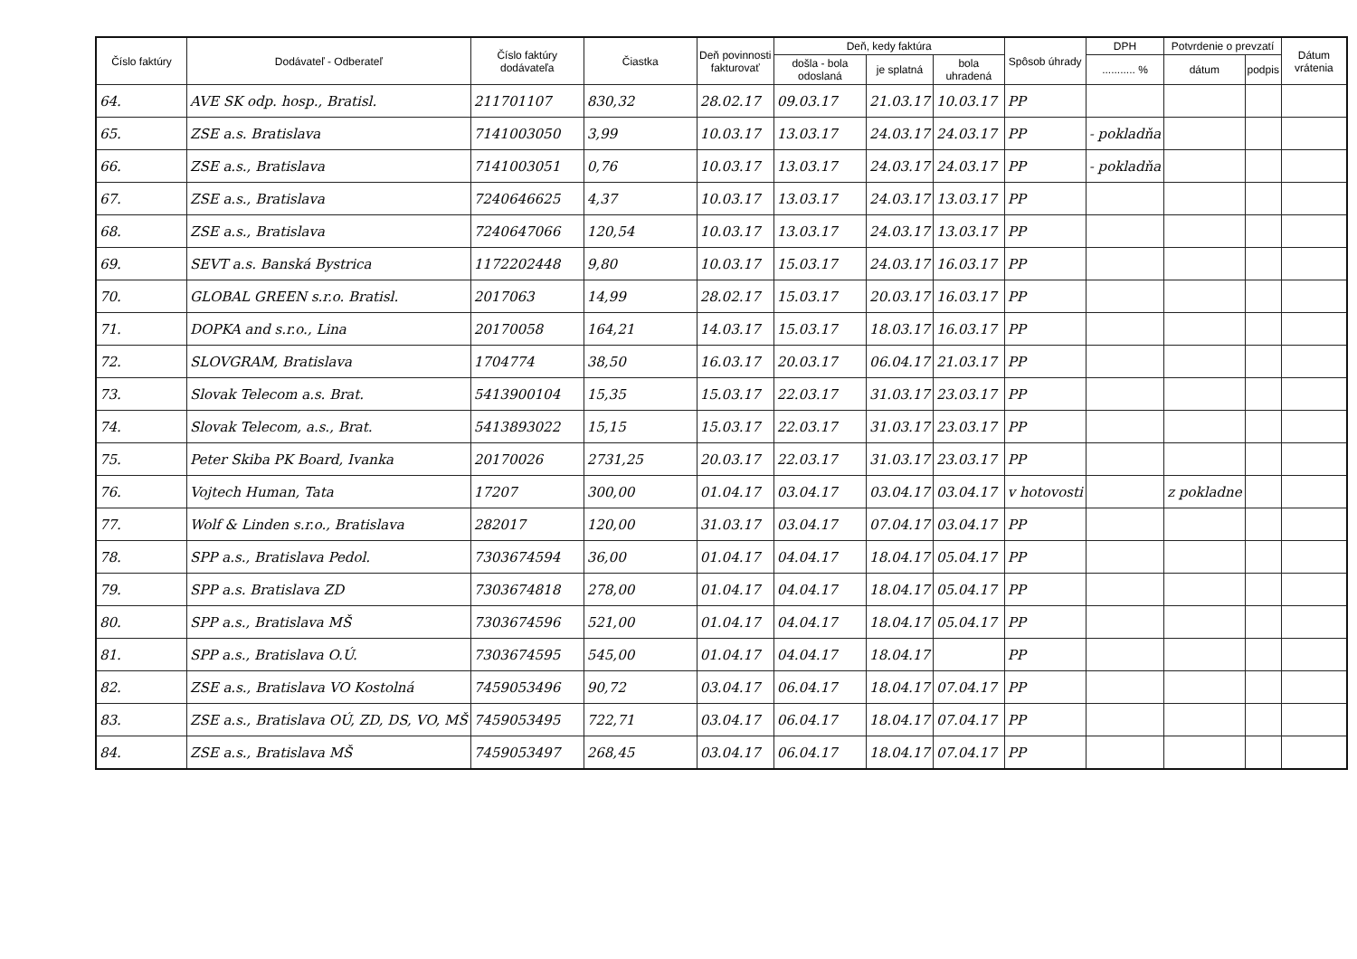| Číslo faktúry | Dodávateľ - Odberateľ | Číslo faktúry dodávateľa | Čiastka | Deň povinnosti fakturovať | Deň, kedy faktúra | | | Spôsob úhrady | DPH | Potvrdenie o prevzatí | | Dátum vrátenia |
| --- | --- | --- | --- | --- | --- | --- | --- | --- | --- | --- | --- | --- |
| | | | | | došla - bola odoslaná | je splatná | bola uhradená | | ........... % | dátum | podpis | |
| 64. | AVE SK odp. hosp., Bratisl. | 211701107 | 830,32 | 28.02.17 | 09.03.17 | 21.03.17 | 10.03.17 | PP | | | | |
| 65. | ZSE a.s. Bratislava | 7141003050 | 3,99 | 10.03.17 | 13.03.17 | 24.03.17 | 24.03.17 | PP | - pokladňa | | | |
| 66. | ZSE a.s., Bratislava | 7141003051 | 0,76 | 10.03.17 | 13.03.17 | 24.03.17 | 24.03.17 | PP | - pokladňa | | | |
| 67. | ZSE a.s., Bratislava | 7240646625 | 4,37 | 10.03.17 | 13.03.17 | 24.03.17 | 13.03.17 | PP | | | | |
| 68. | ZSE a.s., Bratislava | 7240647066 | 120,54 | 10.03.17 | 13.03.17 | 24.03.17 | 13.03.17 | PP | | | | |
| 69. | SEVT a.s. Banská Bystrica | 1172202448 | 9,80 | 10.03.17 | 15.03.17 | 24.03.17 | 16.03.17 | PP | | | | |
| 70. | GLOBAL GREEN s.r.o. Bratisl. | 2017063 | 14,99 | 28.02.17 | 15.03.17 | 20.03.17 | 16.03.17 | PP | | | | |
| 71. | DOPKA and s.r.o., Lina | 20170058 | 164,21 | 14.03.17 | 15.03.17 | 18.03.17 | 16.03.17 | PP | | | | |
| 72. | SLOVGRAM, Bratislava | 1704774 | 38,50 | 16.03.17 | 20.03.17 | 06.04.17 | 21.03.17 | PP | | | | |
| 73. | Slovak Telecom a.s. Brat. | 5413900104 | 15,35 | 15.03.17 | 22.03.17 | 31.03.17 | 23.03.17 | PP | | | | |
| 74. | Slovak Telecom, a.s., Brat. | 5413893022 | 15,15 | 15.03.17 | 22.03.17 | 31.03.17 | 23.03.17 | PP | | | | |
| 75. | Peter Skiba PK Board, Ivanka | 20170026 | 2731,25 | 20.03.17 | 22.03.17 | 31.03.17 | 23.03.17 | PP | | | | |
| 76. | Vojtech Human, Tata | 17207 | 300,00 | 01.04.17 | 03.04.17 | 03.04.17 | 03.04.17 | v hotovosti | | z pokladne | | |
| 77. | Wolf & Linden s.r.o., Bratislava | 282017 | 120,00 | 31.03.17 | 03.04.17 | 07.04.17 | 03.04.17 | PP | | | | |
| 78. | SPP a.s., Bratislava Pedol. | 7303674594 | 36,00 | 01.04.17 | 04.04.17 | 18.04.17 | 05.04.17 | PP | | | | |
| 79. | SPP a.s. Bratislava ZD | 7303674818 | 278,00 | 01.04.17 | 04.04.17 | 18.04.17 | 05.04.17 | PP | | | | |
| 80. | SPP a.s., Bratislava MŠ | 7303674596 | 521,00 | 01.04.17 | 04.04.17 | 18.04.17 | 05.04.17 | PP | | | | |
| 81. | SPP a.s., Bratislava O.Ú. | 7303674595 | 545,00 | 01.04.17 | 04.04.17 | 18.04.17 | | PP | | | | |
| 82. | ZSE a.s., Bratislava VO Kostolná | 7459053496 | 90,72 | 03.04.17 | 06.04.17 | 18.04.17 | 07.04.17 | PP | | | | |
| 83. | ZSE a.s., Bratislava OÚ, ZD, DS, VO, MŠ | 7459053495 | 722,71 | 03.04.17 | 06.04.17 | 18.04.17 | 07.04.17 | PP | | | | |
| 84. | ZSE a.s., Bratislava MŠ | 7459053497 | 268,45 | 03.04.17 | 06.04.17 | 18.04.17 | 07.04.17 | PP | | | | |